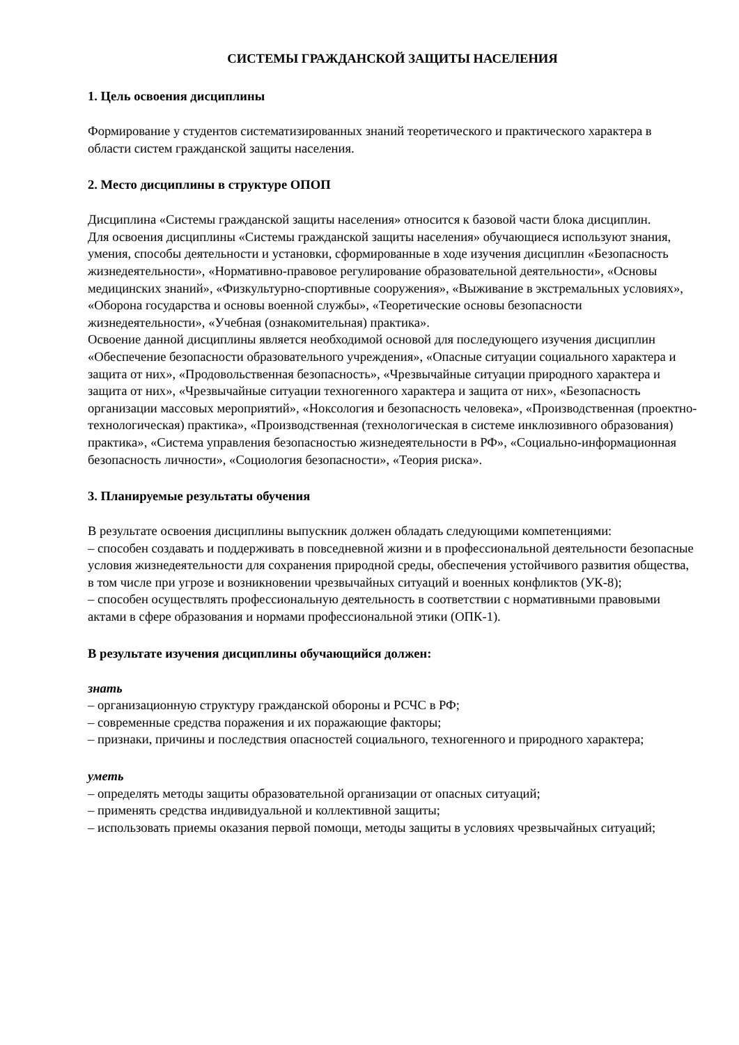СИСТЕМЫ ГРАЖДАНСКОЙ ЗАЩИТЫ НАСЕЛЕНИЯ
1. Цель освоения дисциплины
Формирование у студентов систематизированных знаний теоретического и практического характера в области систем гражданской защиты населения.
2. Место дисциплины в структуре ОПОП
Дисциплина «Системы гражданской защиты населения» относится к базовой части блока дисциплин.
Для освоения дисциплины «Системы гражданской защиты населения» обучающиеся используют знания, умения, способы деятельности и установки, сформированные в ходе изучения дисциплин «Безопасность жизнедеятельности», «Нормативно-правовое регулирование образовательной деятельности», «Основы медицинских знаний», «Физкультурно-спортивные сооружения», «Выживание в экстремальных условиях», «Оборона государства и основы военной службы», «Теоретические основы безопасности жизнедеятельности», «Учебная (ознакомительная) практика».
Освоение данной дисциплины является необходимой основой для последующего изучения дисциплин «Обеспечение безопасности образовательного учреждения», «Опасные ситуации социального характера и защита от них», «Продовольственная безопасность», «Чрезвычайные ситуации природного характера и защита от них», «Чрезвычайные ситуации техногенного характера и защита от них», «Безопасность организации массовых мероприятий», «Ноксология и безопасность человека», «Производственная (проектно-технологическая) практика», «Производственная (технологическая в системе инклюзивного образования) практика», «Система управления безопасностью жизнедеятельности в РФ», «Социально-информационная безопасность личности», «Социология безопасности», «Теория риска».
3. Планируемые результаты обучения
В результате освоения дисциплины выпускник должен обладать следующими компетенциями:
– способен создавать и поддерживать в повседневной жизни и в профессиональной деятельности безопасные условия жизнедеятельности для сохранения природной среды, обеспечения устойчивого развития общества, в том числе при угрозе и возникновении чрезвычайных ситуаций и военных конфликтов (УК-8);
– способен осуществлять профессиональную деятельность в соответствии с нормативными правовыми актами в сфере образования и нормами профессиональной этики (ОПК-1).
В результате изучения дисциплины обучающийся должен:
знать
– организационную структуру гражданской обороны и РСЧС в РФ;
– современные средства поражения и их поражающие факторы;
– признаки, причины и последствия опасностей социального, техногенного и природного характера;
уметь
– определять методы защиты образовательной организации от опасных ситуаций;
– применять средства индивидуальной и коллективной защиты;
– использовать приемы оказания первой помощи, методы защиты в условиях чрезвычайных ситуаций;